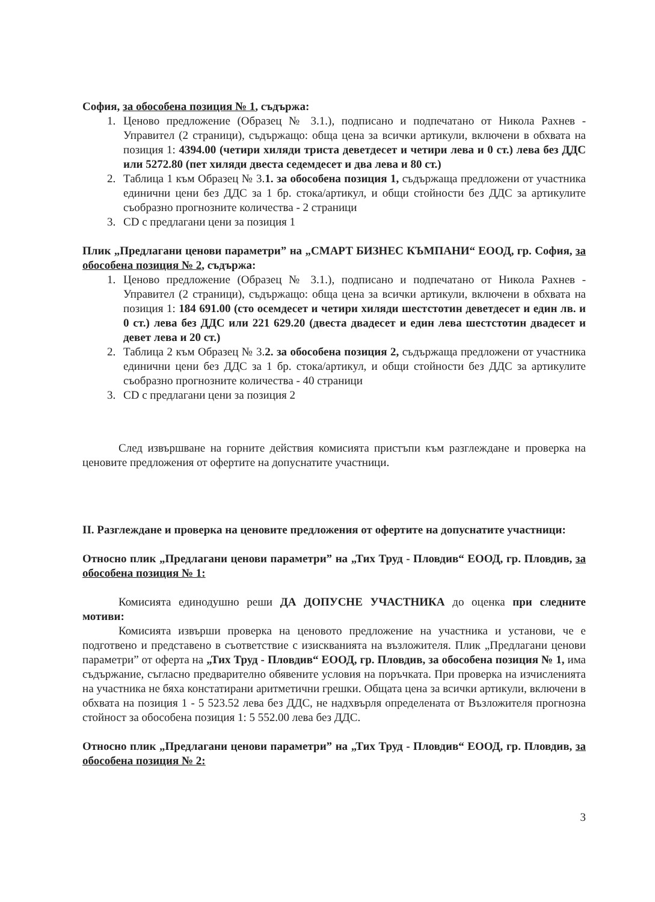София, за обособена позиция № 1, съдържа:
1. Ценово предложение (Образец № 3.1.), подписано и подпечатано от Никола Рахнев - Управител (2 страници), съдържащо: обща цена за всички артикули, включени в обхвата на позиция 1: 4394.00 (четири хиляди триста деветдесет и четири лева и 0 ст.) лева без ДДС или 5272.80 (пет хиляди двеста седемдесет и два лева и 80 ст.)
2. Таблица 1 към Образец № 3.1. за обособена позиция 1, съдържаща предложени от участника единични цени без ДДС за 1 бр. стока/артикул, и общи стойности без ДДС за артикулите съобразно прогнозните количества - 2 страници
3. CD с предлагани цени за позиция 1
Плик „Предлагани ценови параметри” на „СМАРТ БИЗНЕС КЪМПАНИ“ ЕООД, гр. София, за обособена позиция № 2, съдържа:
1. Ценово предложение (Образец № 3.1.), подписано и подпечатано от Никола Рахнев - Управител (2 страници), съдържащо: обща цена за всички артикули, включени в обхвата на позиция 1: 184 691.00 (сто осемдесет и четири хиляди шестстотин деветдесет и един лв. и 0 ст.) лева без ДДС или 221 629.20 (двеста двадесет и един лева шестстотин двадесет и девет лева и 20 ст.)
2. Таблица 2 към Образец № 3.2. за обособена позиция 2, съдържаща предложени от участника единични цени без ДДС за 1 бр. стока/артикул, и общи стойности без ДДС за артикулите съобразно прогнозните количества - 40 страници
3. CD с предлагани цени за позиция 2
След извършване на горните действия комисията пристъпи към разглеждане и проверка на ценовите предложения от офертите на допуснатите участници.
II. Разглеждане и проверка на ценовите предложения от офертите на допуснатите участници:
Относно плик „Предлагани ценови параметри” на „Тих Труд - Пловдив“ ЕООД, гр. Пловдив, за обособена позиция № 1:
Комисията единодушно реши ДА ДОПУСНЕ УЧАСТНИКА до оценка при следните мотиви:
Комисията извърши проверка на ценовото предложение на участника и установи, че е подготвено и представено в съответствие с изискванията на възложителя. Плик „Предлагани ценови параметри” от оферта на „Тих Труд - Пловдив“ ЕООД, гр. Пловдив, за обособена позиция № 1, има съдържание, съгласно предварително обявените условия на поръчката. При проверка на изчисленията на участника не бяха констатирани аритметични грешки. Общата цена за всички артикули, включени в обхвата на позиция 1 - 5 523.52 лева без ДДС, не надхвърля определената от Възложителя прогнозна стойност за обособена позиция 1: 5 552.00 лева без ДДС.
Относно плик „Предлагани ценови параметри” на „Тих Труд - Пловдив“ ЕООД, гр. Пловдив, за обособена позиция № 2:
3